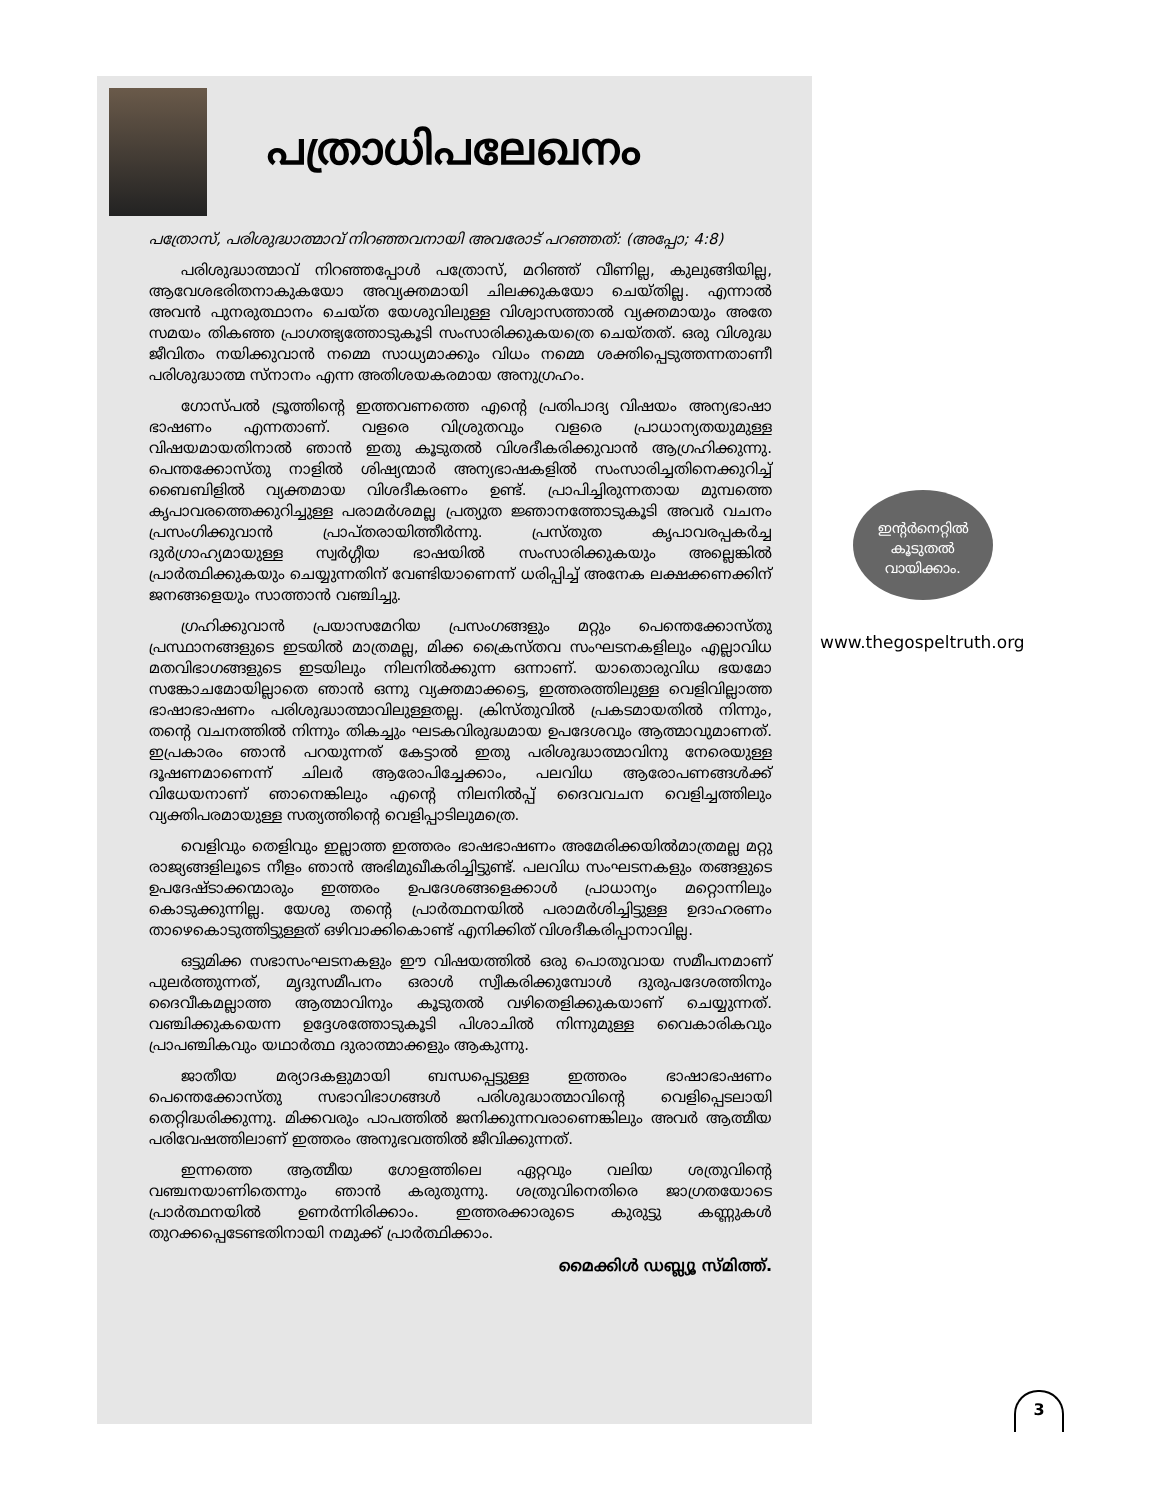പത്രാധിപലേഖനം
പത്രോസ്, പരിശുദ്ധാത്മാവ് നിറഞ്ഞവനായി അവരോട് പറഞ്ഞത്: (അപ്പോ; 4:8)
പരിശുദ്ധാത്മാവ് നിറഞ്ഞപ്പോൾ പത്രോസ്, മറിഞ്ഞ് വീണില്ല, കുലുങ്ങിയില്ല, ആവേശഭരിതനാകുകയോ അവ്യക്തമായി ചിലക്കുകയോ ചെയ്തില്ല. എന്നാൽ അവൻ പുനരുത്ഥാനം ചെയ്ത യേശുവിലുള്ള വിശ്വാസത്താൽ വ്യക്തമായും അതേ സമയം തികഞ്ഞ പ്രാഗത്ഭ്യത്തോടുകൂടി സംസാരിക്കുകയത്രെ ചെയ്തത്. ഒരു വിശുദ്ധ ജീവിതം നയിക്കുവാൻ നമ്മെ സാധ്യമാക്കും വിധം നമ്മെ ശക്തിപ്പെടുത്തന്നതാണീ പരിശുദ്ധാത്മ സ്നാനം എന്ന അതിശയകരമായ അനുഗ്രഹം.
ഗോസ്പൽ ട്രൂത്തിന്റെ ഇത്തവണത്തെ എന്റെ പ്രതിപാദ്യ വിഷയം അന്യഭാഷാ ഭാഷണം എന്നതാണ്. വളരെ വിശ്രുതവും വളരെ പ്രാധാന്യതയുമുള്ള വിഷയമായതിനാൽ ഞാൻ ഇതു കൂടുതൽ വിശദീകരിക്കുവാൻ ആഗ്രഹിക്കുന്നു. പെന്തക്കോസ്തു നാളിൽ ശിഷ്യന്മാർ അന്യഭാഷകളിൽ സംസാരിച്ചതിനെക്കുറിച്ച് ബൈബിളിൽ വ്യക്തമായ വിശദീകരണം ഉണ്ട്. പ്രാപിച്ചിരുന്നതായ മുമ്പത്തെ കൃപാവരത്തെക്കുറിച്ചുള്ള പരാമർശമല്ല പ്രത്യുത ജ്ഞാനത്തോടുകൂടി അവർ വചനം പ്രസംഗിക്കുവാൻ പ്രാപ്തരായിത്തീർന്നു. പ്രസ്തുത കൃപാവരപ്പകർച്ച ദുർഗ്രാഹ്യമായുള്ള സ്വർഗ്ഗീയ ഭാഷയിൽ സംസാരിക്കുകയും അല്ലെങ്കിൽ പ്രാർത്ഥിക്കുകയും ചെയ്യുന്നതിന് വേണ്ടിയാണെന്ന് ധരിപ്പിച്ച് അനേക ലക്ഷക്കണക്കിന് ജനങ്ങളെയും സാത്താൻ വഞ്ചിച്ചു.
ഗ്രഹിക്കുവാൻ പ്രയാസമേറിയ പ്രസംഗങ്ങളും മറ്റും പെന്തെക്കോസ്തു പ്രസ്ഥാനങ്ങളുടെ ഇടയിൽ മാത്രമല്ല, മിക്ക ക്രൈസ്തവ സംഘടനകളിലും എല്ലാവിധ മതവിഭാഗങ്ങളുടെ ഇടയിലും നിലനിൽക്കുന്ന ഒന്നാണ്. യാതൊരുവിധ ഭയമോ സങ്കോചമോയില്ലാതെ ഞാൻ ഒന്നു വ്യക്തമാക്കട്ടെ, ഇത്തരത്തിലുള്ള വെളിവില്ലാത്ത ഭാഷാഭാഷണം പരിശുദ്ധാത്മാവിലുള്ളതല്ല. ക്രിസ്തുവിൽ പ്രകടമായതിൽ നിന്നും, തന്റെ വചനത്തിൽ നിന്നും തികച്ചും ഘടകവിരുദ്ധമായ ഉപദേശവും ആത്മാവുമാണത്. ഇപ്രകാരം ഞാൻ പറയുന്നത് കേട്ടാൽ ഇതു പരിശുദ്ധാത്മാവിനു നേരെയുള്ള ദൂഷണമാണെന്ന് ചിലർ ആരോപിച്ചേക്കാം, പലവിധ ആരോപണങ്ങൾക്ക് വിധേയനാണ് ഞാനെങ്കിലും എന്റെ നിലനിൽപ്പ് ദൈവവചന വെളിച്ചത്തിലും വ്യക്തിപരമായുള്ള സത്യത്തിന്റെ വെളിപ്പാടിലുമത്രെ.
വെളിവും തെളിവും ഇല്ലാത്ത ഇത്തരം ഭാഷഭാഷണം അമേരിക്കയിൽമാത്രമല്ല മറ്റു രാജ്യങ്ങളിലൂടെ നീളം ഞാൻ അഭിമുഖീകരിച്ചിട്ടുണ്ട്. പലവിധ സംഘടനകളും തങ്ങളുടെ ഉപദേഷ്ടാക്കന്മാരും ഇത്തരം ഉപദേശങ്ങളെക്കാൾ പ്രാധാന്യം മറ്റൊന്നിലും കൊടുക്കുന്നില്ല. യേശു തന്റെ പ്രാർത്ഥനയിൽ പരാമർശിച്ചിട്ടുള്ള ഉദാഹരണം താഴെകൊടുത്തിട്ടുള്ളത് ഒഴിവാക്കികൊണ്ട് എനിക്കിത് വിശദീകരിപ്പാനാവില്ല.
ഒട്ടുമിക്ക സഭാസംഘടനകളും ഈ വിഷയത്തിൽ ഒരു പൊതുവായ സമീപനമാണ് പുലർത്തുന്നത്, മൃദുസമീപനം ഒരാൾ സ്വീകരിക്കുമ്പോൾ ദുരുപദേശത്തിനും ദൈവീകമല്ലാത്ത ആത്മാവിനും കൂടുതൽ വഴിതെളിക്കുകയാണ് ചെയ്യുന്നത്. വഞ്ചിക്കുകയെന്ന ഉദ്ദേശത്തോടുകൂടി പിശാചിൽ നിന്നുമുള്ള വൈകാരികവും പ്രാപഞ്ചികവും യഥാർത്ഥ ദുരാത്മാക്കളും ആകുന്നു.
ജാതീയ മര്യാദകളുമായി ബന്ധപ്പെട്ടുള്ള ഇത്തരം ഭാഷാഭാഷണം പെന്തെക്കോസ്തു സഭാവിഭാഗങ്ങൾ പരിശുദ്ധാത്മാവിന്റെ വെളിപ്പെടലായി തെറ്റിദ്ധരിക്കുന്നു. മിക്കവരും പാപത്തിൽ ജനിക്കുന്നവരാണെങ്കിലും അവർ ആത്മീയ പരിവേഷത്തിലാണ് ഇത്തരം അനുഭവത്തിൽ ജീവിക്കുന്നത്.
ഇന്നത്തെ ആത്മീയ ഗോളത്തിലെ ഏറ്റവും വലിയ ശത്രുവിന്റെ വഞ്ചനയാണിതെന്നും ഞാൻ കരുതുന്നു. ശത്രുവിനെതിരെ ജാഗ്രതയോടെ പ്രാർത്ഥനയിൽ ഉണർന്നിരിക്കാം. ഇത്തരക്കാരുടെ കുരുട്ടു കണ്ണുകൾ തുറക്കപ്പെടേണ്ടതിനായി നമുക്ക് പ്രാർത്ഥിക്കാം.
മൈക്കിൾ ഡബ്ല്യൂ സ്മിത്ത്.
ഇന്റർനെറ്റിൽ
കൂടുതൽ
വായിക്കാം.
www.thegospeltruth.org
3